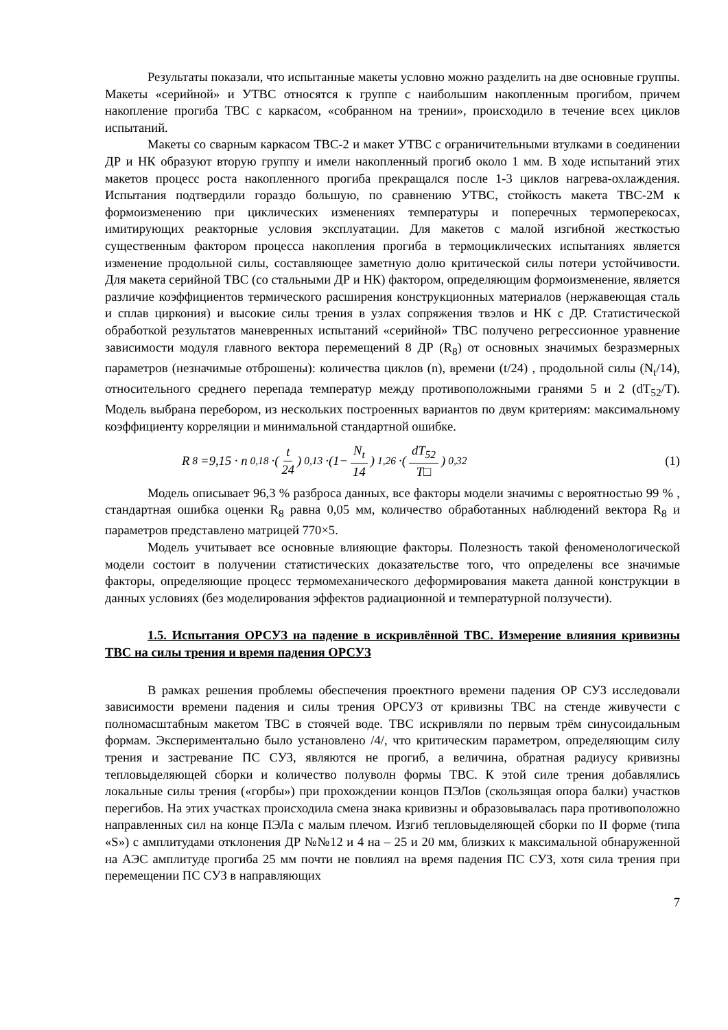Результаты показали, что испытанные макеты условно можно разделить на две основные группы. Макеты «серийной» и УТВС относятся к группе с наибольшим накопленным прогибом, причем накопление прогиба ТВС с каркасом, «собранном на трении», происходило в течение всех циклов испытаний.
Макеты со сварным каркасом ТВС-2 и макет УТВС с ограничительными втулками в соединении ДР и НК образуют вторую группу и имели накопленный прогиб около 1 мм. В ходе испытаний этих макетов процесс роста накопленного прогиба прекращался после 1-3 циклов нагрева-охлаждения. Испытания подтвердили гораздо большую, по сравнению УТВС, стойкость макета ТВС-2М к формоизменению при циклических изменениях температуры и поперечных термоперекосах, имитирующих реакторные условия эксплуатации. Для макетов с малой изгибной жесткостью существенным фактором процесса накопления прогиба в термоциклических испытаниях является изменение продольной силы, составляющее заметную долю критической силы потери устойчивости. Для макета серийной ТВС (со стальными ДР и НК) фактором, определяющим формоизменение, является различие коэффициентов термического расширения конструкционных материалов (нержавеющая сталь и сплав циркония) и высокие силы трения в узлах сопряжения твэлов и НК с ДР. Статистической обработкой результатов маневренных испытаний «серийной» ТВС получено регрессионное уравнение зависимости модуля главного вектора перемещений 8 ДР (R<sub>8</sub>) от основных значимых безразмерных параметров (незначимые отброшены): количества циклов (n), времени (t/24) , продольной силы (N<sub>t</sub>/14), относительного среднего перепада температур между противоположными гранями 5 и 2 (dT<sub>52</sub>/T). Модель выбрана перебором, из нескольких построенных вариантов по двум критериям: максимальному коэффициенту корреляции и минимальной стандартной ошибке.
R<sub>8</sub>=9,15 · n<sup>0,18</sup>·(t 24)<sup>0,13</sup> ·(1− N<sub>t</sub> 14)<sup>1,26</sup> ·(dT<sub>52</sub> T□)<sup>0,32</sup>
(1)
Модель описывает 96,3 % разброса данных, все факторы модели значимы с вероятностью 99 % , стандартная ошибка оценки R<sub>8</sub> равна 0,05 мм, количество обработанных наблюдений вектора R<sub>8</sub> и параметров представлено матрицей 770×5.
Модель учитывает все основные влияющие факторы. Полезность такой феноменологической модели состоит в получении статистических доказательстве того, что определены все значимые факторы, определяющие процесс термомеханического деформирования макета данной конструкции в данных условиях (без моделирования эффектов радиационной и температурной ползучести).
1.5. Испытания ОРСУЗ на падение в искривлённой ТВС. Измерение влияния кривизны ТВС на силы трения и время падения ОРСУЗ
В рамках решения проблемы обеспечения проектного времени падения ОР СУЗ исследовали зависимости времени падения и силы трения ОРСУЗ от кривизны ТВС на стенде живучести с полномасштабным макетом ТВС в стоячей воде. ТВС искривляли по первым трём синусоидальным формам. Экспериментально было установлено /4/, что критическим параметром, определяющим силу трения и застревание ПС СУЗ, являются не прогиб, а величина, обратная радиусу кривизны тепловыделяющей сборки и количество полуволн формы ТВС. К этой силе трения добавлялись локальные силы трения («горбы») при прохождении концов ПЭЛов (скользящая опора балки) участков перегибов. На этих участках происходила смена знака кривизны и образовывалась пара противоположно направленных сил на конце ПЭЛа с малым плечом. Изгиб тепловыделяющей сборки по II форме (типа «S») с амплитудами отклонения ДР №№12 и 4 на – 25 и 20 мм, близких к максимальной обнаруженной на АЭС амплитуде прогиба 25 мм почти не повлиял на время падения ПС СУЗ, хотя сила трения при перемещении ПС СУЗ в направляющих
7